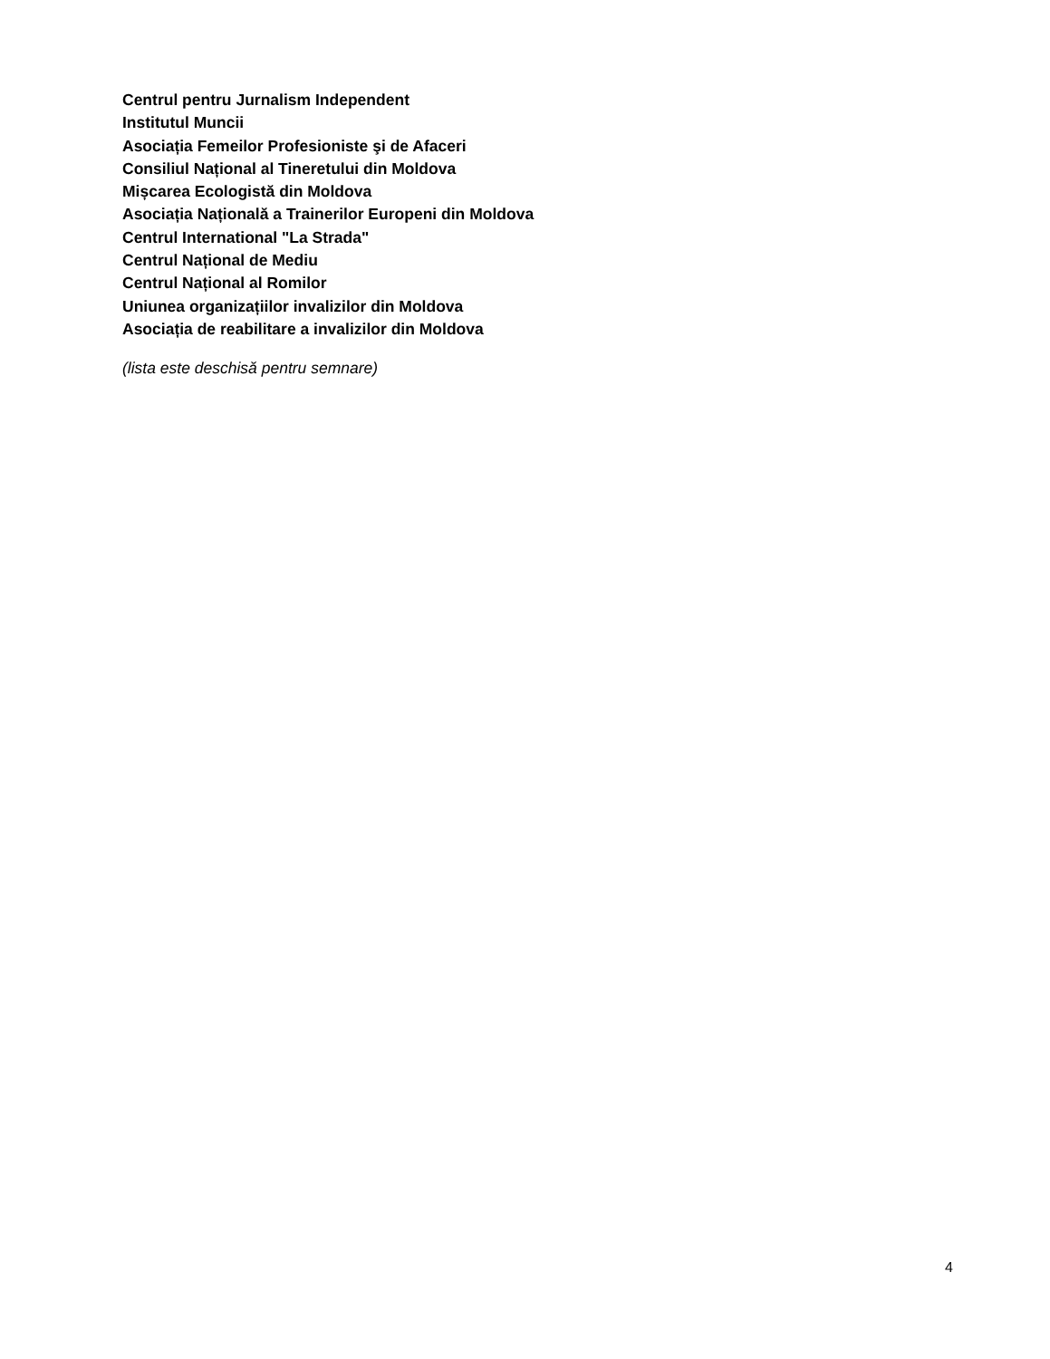Centrul pentru Jurnalism Independent
Institutul Muncii
Asociația Femeilor Profesioniste şi de Afaceri
Consiliul Național al Tineretului din Moldova
Mișcarea Ecologistă din Moldova
Asociația Națională a Trainerilor Europeni din Moldova
Centrul International "La Strada"
Centrul Național de Mediu
Centrul Național al Romilor
Uniunea organizațiilor invalizilor din Moldova
Asociația de reabilitare a invalizilor din Moldova
(lista este deschisă pentru semnare)
4